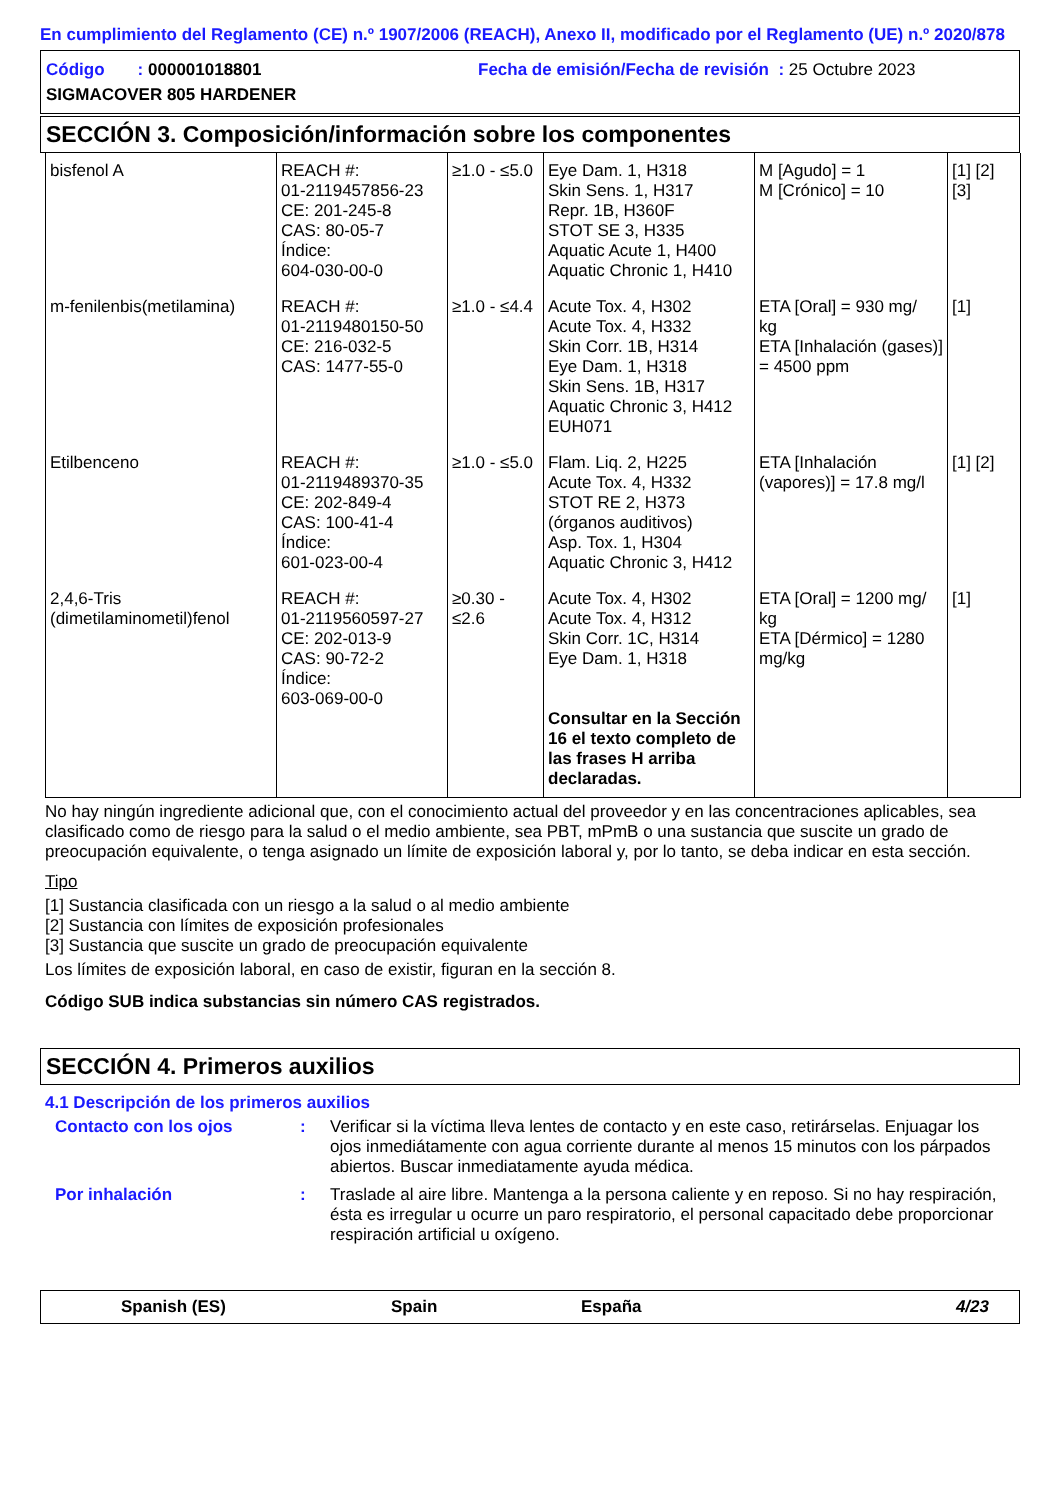En cumplimiento del Reglamento (CE) n.º 1907/2006 (REACH), Anexo II, modificado por el Reglamento (UE) n.º 2020/878
Código : 000001018801
Fecha de emisión/Fecha de revisión : 25 Octubre 2023
SIGMACOVER 805 HARDENER
SECCIÓN 3. Composición/información sobre los componentes
| bisfenol A | REACH #: 01-2119457856-23 CE: 201-245-8 CAS: 80-05-7 Índice: 604-030-00-0 | ≥1.0 - ≤5.0 | Eye Dam. 1, H318 Skin Sens. 1, H317 Repr. 1B, H360F STOT SE 3, H335 Aquatic Acute 1, H400 Aquatic Chronic 1, H410 | M [Agudo] = 1 M [Crónico] = 10 | [1] [2] [3] |
| m-fenilenbis(metilamina) | REACH #: 01-2119480150-50 CE: 216-032-5 CAS: 1477-55-0 | ≥1.0 - ≤4.4 | Acute Tox. 4, H302 Acute Tox. 4, H332 Skin Corr. 1B, H314 Eye Dam. 1, H318 Skin Sens. 1B, H317 Aquatic Chronic 3, H412 EUH071 | ETA [Oral] = 930 mg/ kg ETA [Inhalación (gases)] = 4500 ppm | [1] |
| Etilbenceno | REACH #: 01-2119489370-35 CE: 202-849-4 CAS: 100-41-4 Índice: 601-023-00-4 | ≥1.0 - ≤5.0 | Flam. Liq. 2, H225 Acute Tox. 4, H332 STOT RE 2, H373 (órganos auditivos) Asp. Tox. 1, H304 Aquatic Chronic 3, H412 | ETA [Inhalación (vapores)] = 17.8 mg/l | [1] [2] |
| 2,4,6-Tris (dimetilaminometil)fenol | REACH #: 01-2119560597-27 CE: 202-013-9 CAS: 90-72-2 Índice: 603-069-00-0 | ≥0.30 - ≤2.6 | Acute Tox. 4, H302 Acute Tox. 4, H312 Skin Corr. 1C, H314 Eye Dam. 1, H318 Consultar en la Sección 16 el texto completo de las frases H arriba declaradas. | ETA [Oral] = 1200 mg/ kg ETA [Dérmico] = 1280 mg/kg | [1] |
No hay ningún ingrediente adicional que, con el conocimiento actual del proveedor y en las concentraciones aplicables, sea clasificado como de riesgo para la salud o el medio ambiente, sea PBT, mPmB o una sustancia que suscite un grado de preocupación equivalente, o tenga asignado un límite de exposición laboral y, por lo tanto, se deba indicar en esta sección.
Tipo
[1] Sustancia clasificada con un riesgo a la salud o al medio ambiente
[2] Sustancia con límites de exposición profesionales
[3] Sustancia que suscite un grado de preocupación equivalente
Los límites de exposición laboral, en caso de existir, figuran en la sección 8.
Código SUB indica substancias sin número CAS registrados.
SECCIÓN 4. Primeros auxilios
4.1 Descripción de los primeros auxilios
Contacto con los ojos : Verificar si la víctima lleva lentes de contacto y en este caso, retirárselas. Enjuagar los ojos inmediátamente con agua corriente durante al menos 15 minutos con los párpados abiertos. Buscar inmediatamente ayuda médica.
Por inhalación : Traslade al aire libre. Mantenga a la persona caliente y en reposo. Si no hay respiración, ésta es irregular u ocurre un paro respiratorio, el personal capacitado debe proporcionar respiración artificial u oxígeno.
Spanish (ES) Spain España 4/23